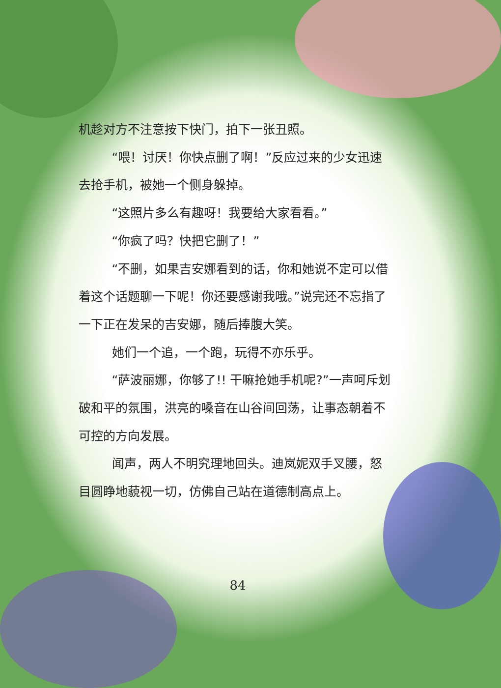机趁对方不注意按下快门，拍下一张丑照。
“喂！讨厌！你快点删了啊！”反应过来的少女迅速去抢手机，被她一个侧身躲掉。
“这照片多么有趣呀！我要给大家看看。”
“你疯了吗？快把它删了！”
“不删，如果吉安娜看到的话，你和她说不定可以借着这个话题聊一下呢！你还要感谢我哦。”说完还不忘指了一下正在发呆的吉安娜，随后捧腹大笑。
她们一个追，一个跑，玩得不亦乐乎。
“萨波丽娜，你够了!! 干嘛抢她手机呢?”一声呵斥划破和平的氛围，洪亮的嗓音在山谷间回荡，让事态朝着不可控的方向发展。
闻声，两人不明究理地回头。迪岚妮双手叉腰，怒目圆睁地藐视一切，仿佛自己站在道德制高点上。
84